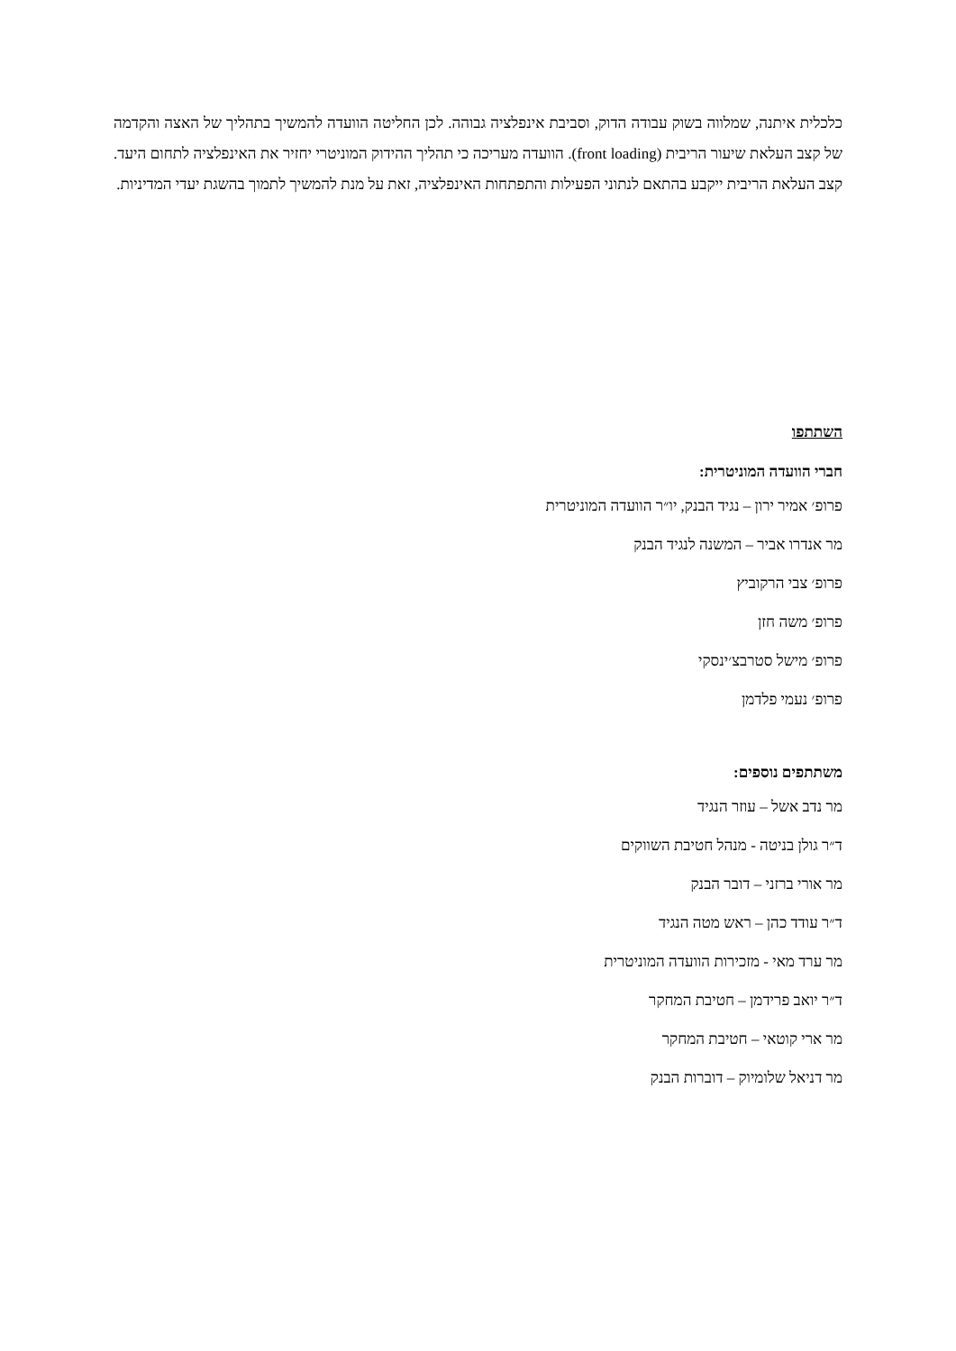כלכלית איתנה, שמלווה בשוק עבודה הדוק, וסביבת אינפלציה גבוהה. לכן החליטה הוועדה להמשיך בתהליך של האצה והקדמה של קצב העלאת שיעור הריבית (front loading). הוועדה מעריכה כי תהליך ההידוק המוניטרי יחזיר את האינפלציה לתחום היעד. קצב העלאת הריבית ייקבע בהתאם לנתוני הפעילות והתפתחות האינפלציה, זאת על מנת להמשיך לתמוך בהשגת יעדי המדיניות.
השתתפו
חברי הוועדה המוניטרית:
פרופ׳ אמיר ירון – נגיד הבנק, יו״ר הוועדה המוניטרית
מר אנדרו אביר – המשנה לנגיד הבנק
פרופ׳ צבי הרקוביץ
פרופ׳ משה חזן
פרופ׳ מישל סטרבצ׳ינסקי
פרופ׳ נעמי פלדמן
משתתפים נוספים:
מר נדב אשל – עוזר הנגיד
ד״ר גולן בניטה - מנהל חטיבת השווקים
מר אורי ברזני – דובר הבנק
ד״ר עודד כהן – ראש מטה הנגיד
מר ערד מאי - מזכירות הוועדה המוניטרית
ד״ר יואב פרידמן – חטיבת המחקר
מר ארי קוטאי – חטיבת המחקר
מר דניאל שלומיוק – דוברות הבנק